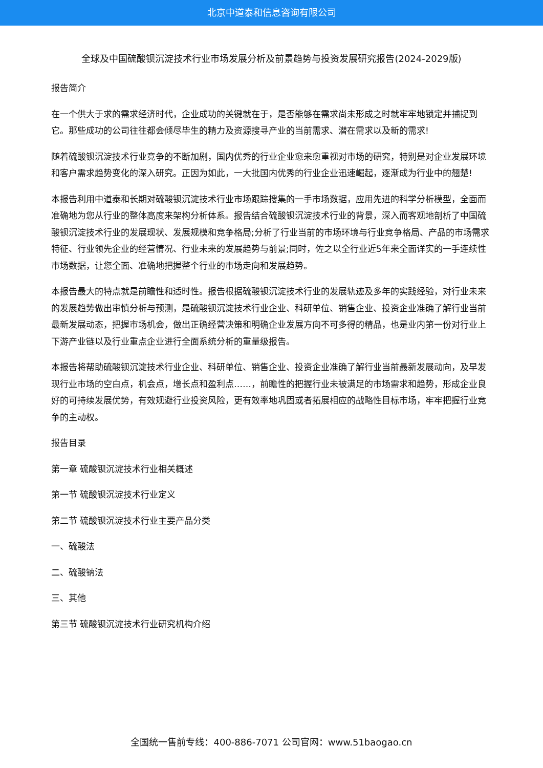北京中道泰和信息咨询有限公司
全球及中国硫酸钡沉淀技术行业市场发展分析及前景趋势与投资发展研究报告(2024-2029版)
报告简介
在一个供大于求的需求经济时代，企业成功的关键就在于，是否能够在需求尚未形成之时就牢牢地锁定并捕捉到它。那些成功的公司往往都会倾尽毕生的精力及资源搜寻产业的当前需求、潜在需求以及新的需求!
随着硫酸钡沉淀技术行业竞争的不断加剧，国内优秀的行业企业愈来愈重视对市场的研究，特别是对企业发展环境和客户需求趋势变化的深入研究。正因为如此，一大批国内优秀的行业企业迅速崛起，逐渐成为行业中的翘楚!
本报告利用中道泰和长期对硫酸钡沉淀技术行业市场跟踪搜集的一手市场数据，应用先进的科学分析模型，全面而准确地为您从行业的整体高度来架构分析体系。报告结合硫酸钡沉淀技术行业的背景，深入而客观地剖析了中国硫酸钡沉淀技术行业的发展现状、发展规模和竞争格局;分析了行业当前的市场环境与行业竞争格局、产品的市场需求特征、行业领先企业的经营情况、行业未来的发展趋势与前景;同时，佐之以全行业近5年来全面详实的一手连续性市场数据，让您全面、准确地把握整个行业的市场走向和发展趋势。
本报告最大的特点就是前瞻性和适时性。报告根据硫酸钡沉淀技术行业的发展轨迹及多年的实践经验，对行业未来的发展趋势做出审慎分析与预测，是硫酸钡沉淀技术行业企业、科研单位、销售企业、投资企业准确了解行业当前最新发展动态，把握市场机会，做出正确经营决策和明确企业发展方向不可多得的精品，也是业内第一份对行业上下游产业链以及行业重点企业进行全面系统分析的重量级报告。
本报告将帮助硫酸钡沉淀技术行业企业、科研单位、销售企业、投资企业准确了解行业当前最新发展动向，及早发现行业市场的空白点，机会点，增长点和盈利点……，前瞻性的把握行业未被满足的市场需求和趋势，形成企业良好的可持续发展优势，有效规避行业投资风险，更有效率地巩固或者拓展相应的战略性目标市场，牢牢把握行业竞争的主动权。
报告目录
第一章 硫酸钡沉淀技术行业相关概述
第一节 硫酸钡沉淀技术行业定义
第二节 硫酸钡沉淀技术行业主要产品分类
一、硫酸法
二、硫酸钠法
三、其他
第三节 硫酸钡沉淀技术行业研究机构介绍
全国统一售前专线：400-886-7071 公司官网：www.51baogao.cn